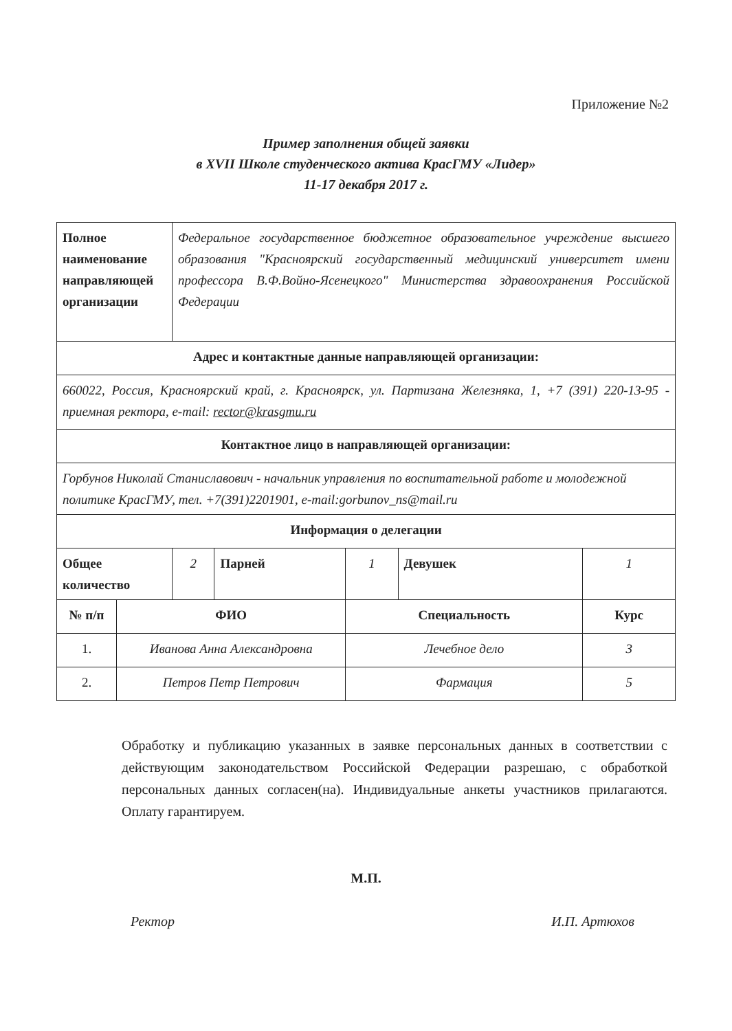Приложение №2
Пример заполнения общей заявки
в XVII Школе студенческого актива КрасГМУ «Лидер»
11-17 декабря 2017 г.
| Полное наименование направляющей организации | | Федеральное государственное бюджетное образовательное учреждение высшего образования "Красноярский государственный медицинский университет имени профессора В.Ф.Войно-Ясенецкого" Министерства здравоохранения Российской Федерации | | | | |
| Адрес и контактные данные направляющей организации: | | | | | | |
| 660022, Россия, Красноярский край, г. Красноярск, ул. Партизана Железняка, 1, +7 (391) 220-13-95 - приемная ректора, e-mail: rector@krasgmu.ru | | | | | | |
| Контактное лицо в направляющей организации: | | | | | | |
| Горбунов Николай Станиславович - начальник управления по воспитательной работе и молодежной политике КрасГМУ, тел. +7(391)2201901, e-mail:gorbunov_ns@mail.ru | | | | | | |
| Информация о делегации | | | | | | |
| Общее количество | | 2 | Парней | 1 | Девушек | 1 |
| № п/п | ФИО | | | Специальность | | Курс |
| 1. | Иванова Анна Александровна | | | Лечебное дело | | 3 |
| 2. | Петров Петр Петрович | | | Фармация | | 5 |
Обработку и публикацию указанных в заявке персональных данных в соответствии с действующим законодательством Российской Федерации разрешаю, с обработкой персональных данных согласен(на). Индивидуальные анкеты участников прилагаются. Оплату гарантируем.
М.П.
Ректор И.П. Артюхов